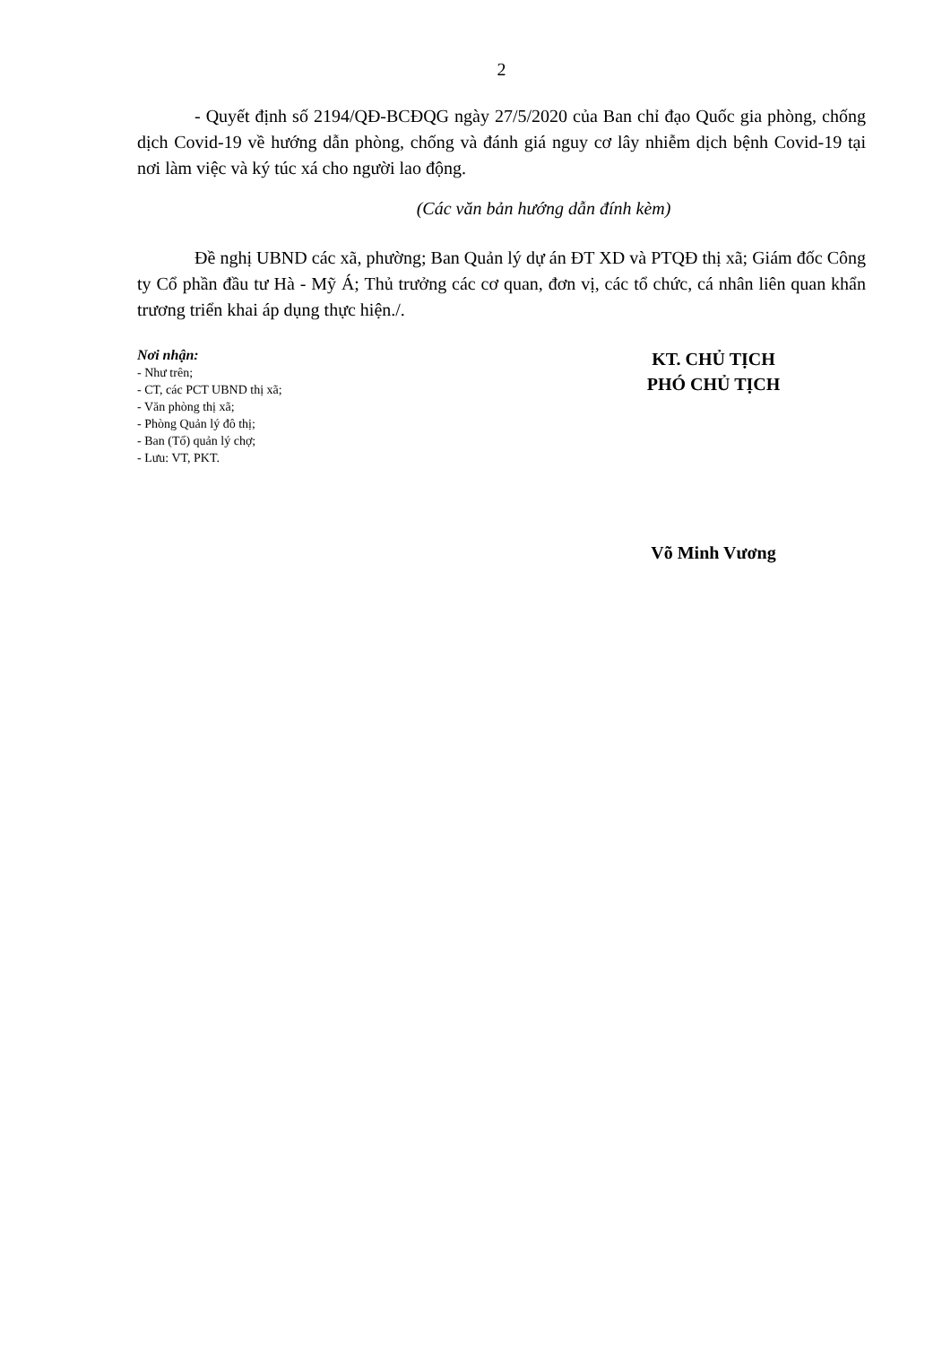2
- Quyết định số 2194/QĐ-BCĐQG ngày 27/5/2020 của Ban chỉ đạo Quốc gia phòng, chống dịch Covid-19 về hướng dẫn phòng, chống và đánh giá nguy cơ lây nhiễm dịch bệnh Covid-19 tại nơi làm việc và ký túc xá cho người lao động.
(Các văn bản hướng dẫn đính kèm)
Đề nghị UBND các xã, phường; Ban Quản lý dự án ĐT XD và PTQĐ thị xã; Giám đốc Công ty Cổ phần đầu tư Hà - Mỹ Á; Thủ trưởng các cơ quan, đơn vị, các tổ chức, cá nhân liên quan khẩn trương triển khai áp dụng thực hiện./.
Nơi nhận:
- Như trên;
- CT, các PCT UBND thị xã;
- Văn phòng thị xã;
- Phòng Quản lý đô thị;
- Ban (Tổ) quản lý chợ;
- Lưu: VT, PKT.
KT. CHỦ TỊCH
PHÓ CHỦ TỊCH
Võ Minh Vương